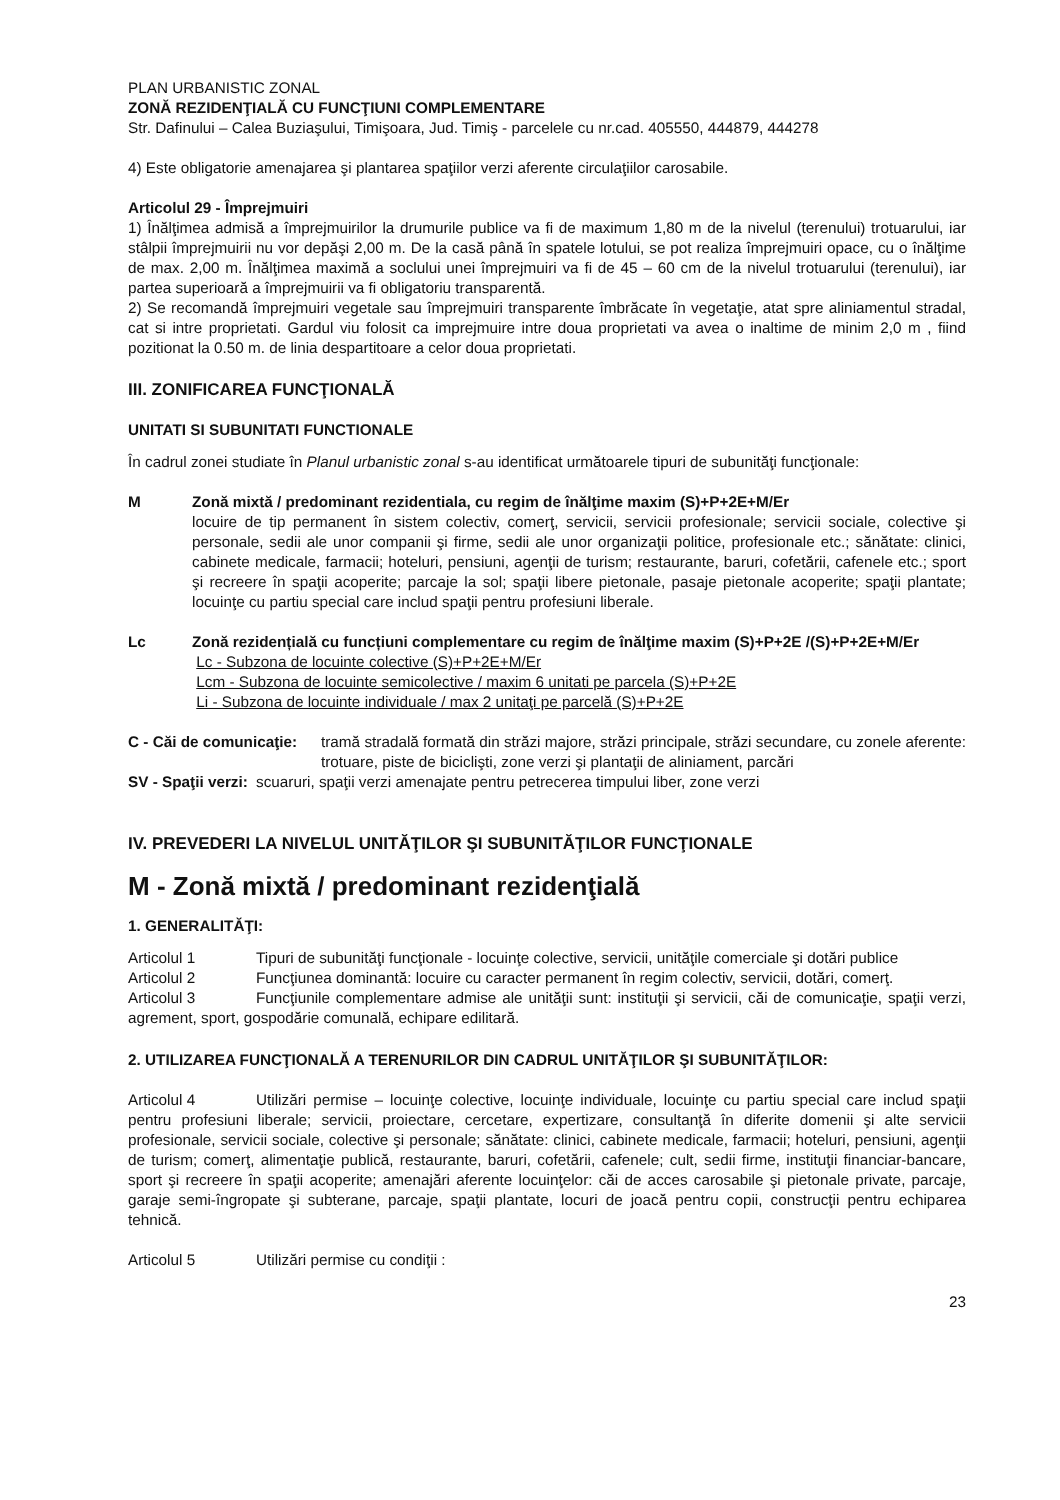PLAN URBANISTIC ZONAL
ZONĂ REZIDENŢIALĂ CU FUNCŢIUNI COMPLEMENTARE
Str. Dafinului – Calea Buziaşului, Timişoara, Jud. Timiş - parcelele cu nr.cad. 405550, 444879, 444278
4) Este obligatorie amenajarea şi plantarea spaţiilor verzi aferente circulaţiilor carosabile.
Articolul 29 - Împrejmuiri
1) Înălţimea admisă a împrejmuirilor la drumurile publice va fi de maximum 1,80 m de la nivelul (terenului) trotuarului, iar stâlpii împrejmuirii nu vor depăşi 2,00 m. De la casă până în spatele lotului, se pot realiza împrejmuiri opace, cu o înălţime de max. 2,00 m. Înălţimea maximă a soclului unei împrejmuiri va fi de 45 – 60 cm de la nivelul trotuarului (terenului), iar partea superioară a împrejmuirii va fi obligatoriu transparentă.
2) Se recomandă împrejmuiri vegetale sau împrejmuiri transparente îmbrăcate în vegetaţie, atat spre aliniamentul stradal, cat si intre proprietati. Gardul viu folosit ca imprejmuire intre doua proprietati va avea o inaltime de minim 2,0 m , fiind pozitionat la 0.50 m. de linia despartitoare a celor doua proprietati.
III. ZONIFICAREA FUNCŢIONALĂ
UNITATI SI SUBUNITATI FUNCTIONALE
În cadrul zonei studiate în Planul urbanistic zonal s-au identificat următoarele tipuri de subunităţi funcţionale:
M Zonă mixtă / predominant rezidentiala, cu regim de înălţime maxim (S)+P+2E+M/Er
locuire de tip permanent în sistem colectiv, comerţ, servicii, servicii profesionale; servicii sociale, colective şi personale, sedii ale unor companii şi firme, sedii ale unor organizaţii politice, profesionale etc.; sănătate: clinici, cabinete medicale, farmacii; hoteluri, pensiuni, agenţii de turism; restaurante, baruri, cofetării, cafenele etc.; sport şi recreere în spaţii acoperite; parcaje la sol; spaţii libere pietonale, pasaje pietonale acoperite; spaţii plantate; locuinţe cu partiu special care includ spaţii pentru profesiuni liberale.
Lc Zonă rezidențială cu funcțiuni complementare cu regim de înălţime maxim (S)+P+2E /(S)+P+2E+M/Er
Lc - Subzona de locuinte colective (S)+P+2E+M/Er
Lcm - Subzona de locuinte semicolective / maxim 6 unitati pe parcela (S)+P+2E
Li - Subzona de locuinte individuale / max 2 unitaţi pe parcelă (S)+P+2E
C - Căi de comunicaţie:
tramă stradală formată din străzi majore, străzi principale, străzi secundare, cu zonele aferente: trotuare, piste de biciclişti, zone verzi şi plantaţii de aliniament, parcări
SV - Spaţii verzi:
scuaruri, spaţii verzi amenajate pentru petrecerea timpului liber, zone verzi
IV. PREVEDERI LA NIVELUL UNITĂŢILOR ŞI SUBUNITĂŢILOR FUNCŢIONALE
M - Zonă mixtă / predominant rezidenţială
1. GENERALITĂŢI:
Articolul 1 Tipuri de subunităţi funcţionale - locuinţe colective, servicii, unităţile comerciale şi dotări publice
Articolul 2 Funcţiunea dominantă: locuire cu caracter permanent în regim colectiv, servicii, dotări, comerţ.
Articolul 3 Funcţiunile complementare admise ale unităţii sunt: instituţii şi servicii, căi de comunicaţie, spaţii verzi, agrement, sport, gospodărie comunală, echipare edilitară.
2. UTILIZAREA FUNCŢIONALĂ A TERENURILOR DIN CADRUL UNITĂŢILOR ŞI SUBUNITĂŢILOR:
Articolul 4 Utilizări permise – locuinţe colective, locuinţe individuale, locuinţe cu partiu special care includ spaţii pentru profesiuni liberale; servicii, proiectare, cercetare, expertizare, consultanţă în diferite domenii şi alte servicii profesionale, servicii sociale, colective şi personale; sănătate: clinici, cabinete medicale, farmacii; hoteluri, pensiuni, agenţii de turism; comerţ, alimentaţie publică, restaurante, baruri, cofetării, cafenele; cult, sedii firme, instituţii financiar-bancare, sport şi recreere în spaţii acoperite; amenajări aferente locuinţelor: căi de acces carosabile şi pietonale private, parcaje, garaje semi-îngropate şi subterane, parcaje, spaţii plantate, locuri de joacă pentru copii, construcţii pentru echiparea tehnică.
Articolul 5 Utilizări permise cu condiţii :
23